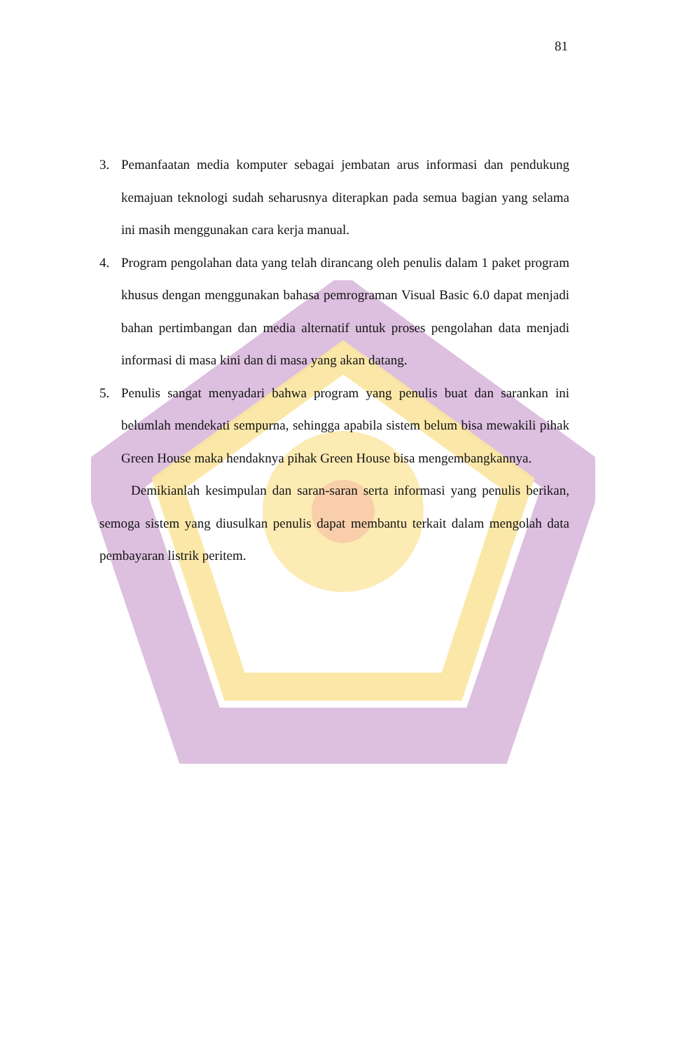81
3. Pemanfaatan media komputer sebagai jembatan arus informasi dan pendukung kemajuan teknologi sudah seharusnya diterapkan pada semua bagian yang selama ini masih menggunakan cara kerja manual.
4. Program pengolahan data yang telah dirancang oleh penulis dalam 1 paket program khusus dengan menggunakan bahasa pemrograman Visual Basic 6.0 dapat menjadi bahan pertimbangan dan media alternatif untuk proses pengolahan data menjadi informasi di masa kini dan di masa yang akan datang.
5. Penulis sangat menyadari bahwa program yang penulis buat dan sarankan ini belumlah mendekati sempurna, sehingga apabila sistem belum bisa mewakili pihak Green House maka hendaknya pihak Green House bisa mengembangkannya.
Demikianlah kesimpulan dan saran-saran serta informasi yang penulis berikan, semoga sistem yang diusulkan penulis dapat membantu terkait dalam mengolah data pembayaran listrik peritem.